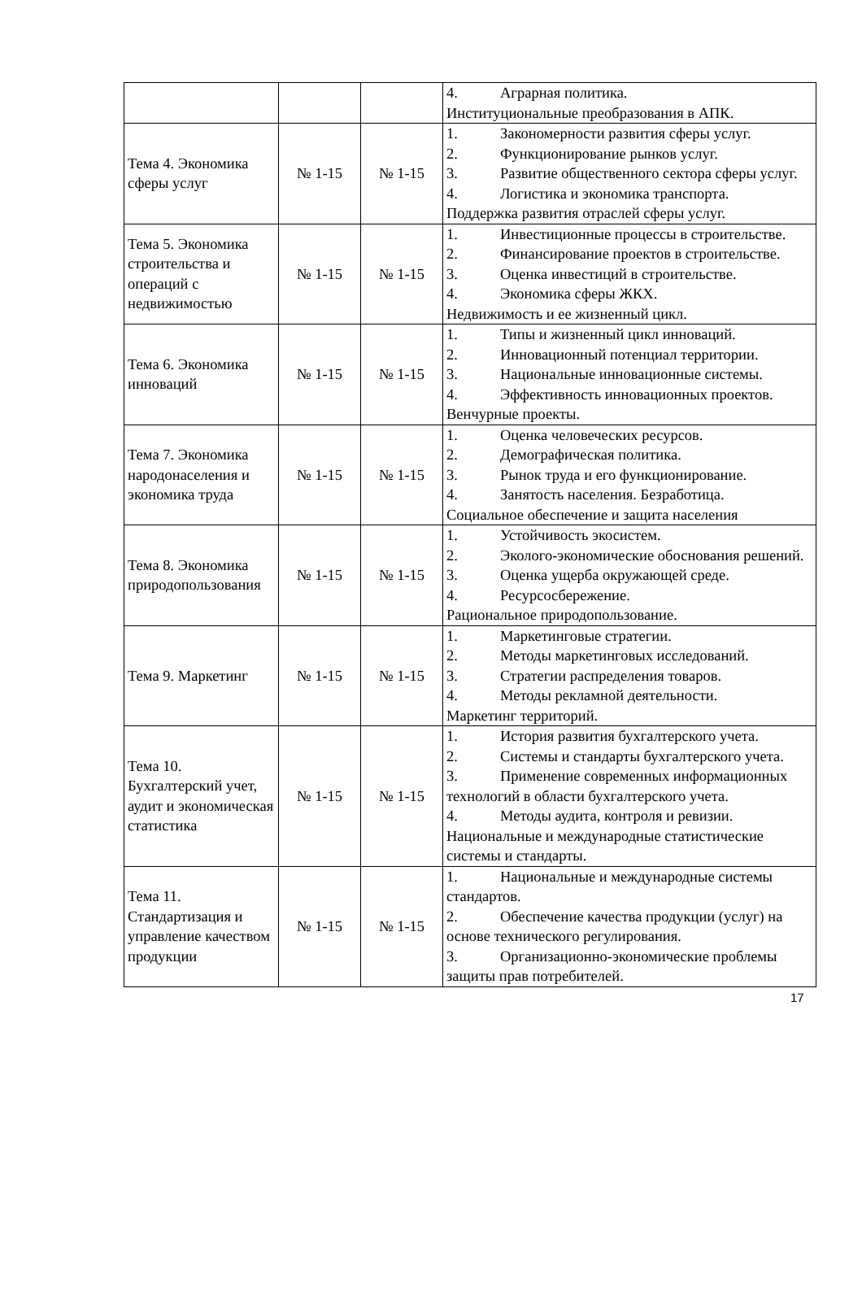| | | | 4. Аграрная политика. Институциональные преобразования в АПК. |
| Тема 4. Экономика сферы услуг | № 1-15 | № 1-15 | 1. Закономерности развития сферы услуг. 2. Функционирование рынков услуг. 3. Развитие общественного сектора сферы услуг. 4. Логистика и экономика транспорта. Поддержка развития отраслей сферы услуг. |
| Тема 5. Экономика строительства и операций с недвижимостью | № 1-15 | № 1-15 | 1. Инвестиционные процессы в строительстве. 2. Финансирование проектов в строительстве. 3. Оценка инвестиций в строительстве. 4. Экономика сферы ЖКХ. Недвижимость и ее жизненный цикл. |
| Тема 6. Экономика инноваций | № 1-15 | № 1-15 | 1. Типы и жизненный цикл инноваций. 2. Инновационный потенциал территории. 3. Национальные инновационные системы. 4. Эффективность инновационных проектов. Венчурные проекты. |
| Тема 7. Экономика народонаселения и экономика труда | № 1-15 | № 1-15 | 1. Оценка человеческих ресурсов. 2. Демографическая политика. 3. Рынок труда и его функционирование. 4. Занятость населения. Безработица. Социальное обеспечение и защита населения |
| Тема 8. Экономика природопользования | № 1-15 | № 1-15 | 1. Устойчивость экосистем. 2. Эколого-экономические обоснования решений. 3. Оценка ущерба окружающей среде. 4. Ресурсосбережение. Рациональное природопользование. |
| Тема 9. Маркетинг | № 1-15 | № 1-15 | 1. Маркетинговые стратегии. 2. Методы маркетинговых исследований. 3. Стратегии распределения товаров. 4. Методы рекламной деятельности. Маркетинг территорий. |
| Тема 10. Бухгалтерский учет, аудит и экономическая статистика | № 1-15 | № 1-15 | 1. История развития бухгалтерского учета. 2. Системы и стандарты бухгалтерского учета. 3. Применение современных информационных технологий в области бухгалтерского учета. 4. Методы аудита, контроля и ревизии. Национальные и международные статистические системы и стандарты. |
| Тема 11. Стандартизация и управление качеством продукции | № 1-15 | № 1-15 | 1. Национальные и международные системы стандартов. 2. Обеспечение качества продукции (услуг) на основе технического регулирования. 3. Организационно-экономические проблемы защиты прав потребителей. |
17